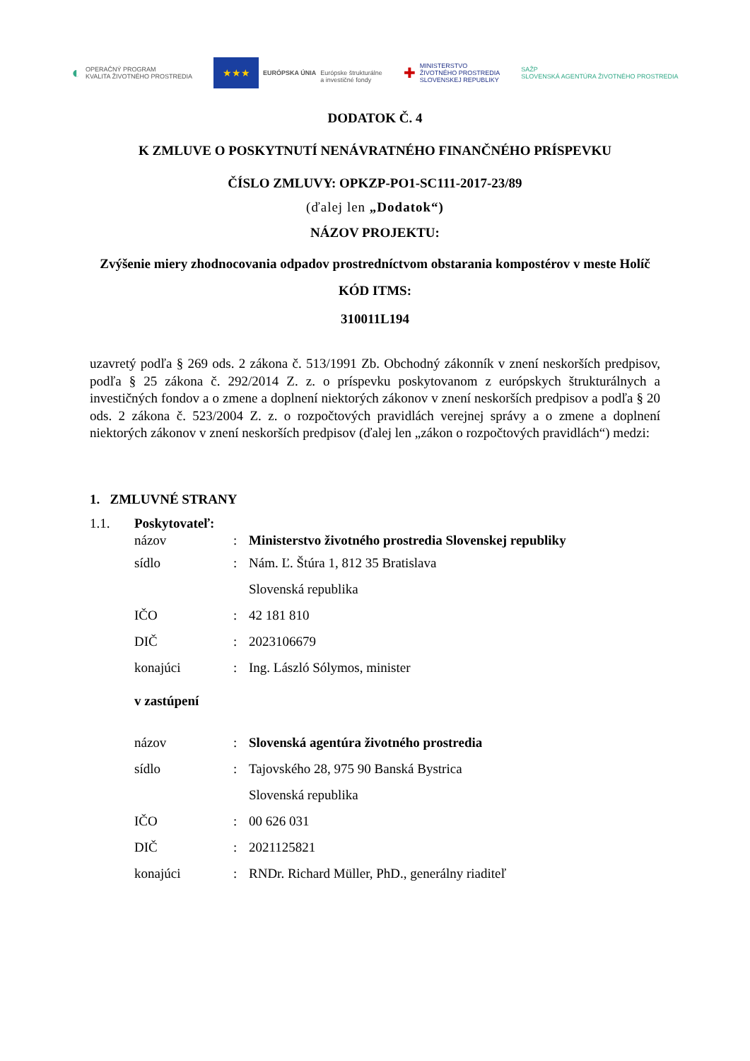◐ OPERAČNÝ PROGRAM
KVALITA ŽIVOTNÉHO PROSTREDIA
★★★ EURÓPSKA ÚNIA
Európske štrukturálne
a investičné fondy
✚ MINISTERSTVO
ŽIVOTNÉHO PROSTREDIA
SLOVENSKEJ REPUBLIKY
SAŽP
SLOVENSKÁ AGENTÚRA ŽIVOTNÉHO PROSTREDIA
DODATOK Č. 4
K ZMLUVE O POSKYTNUTÍ NENÁVRATNÉHO FINANČNÉHO PRÍSPEVKU
ČÍSLO ZMLUVY: OPKZP-PO1-SC111-2017-23/89
(ďalej len „Dodatok“)
NÁZOV PROJEKTU:
Zvýšenie miery zhodnocovania odpadov prostredníctvom obstarania kompostérov v meste Holíč
KÓD ITMS:
310011L194
uzavretý podľa § 269 ods. 2 zákona č. 513/1991 Zb. Obchodný zákonník v znení neskorších predpisov, podľa § 25 zákona č. 292/2014 Z. z. o príspevku poskytovanom z európskych štrukturálnych a investičných fondov a o zmene a doplnení niektorých zákonov v znení neskorších predpisov a podľa § 20 ods. 2 zákona č. 523/2004 Z. z. o rozpočtových pravidlách verejnej správy a o zmene a doplnení niektorých zákonov v znení neskorších predpisov (ďalej len „zákon o rozpočtových pravidlách“) medzi:
1. ZMLUVNÉ STRANY
1.1. Poskytovateľ:
názov: Ministerstvo životného prostredia Slovenskej republiky
sídlo: Nám. Ľ. Štúra 1, 812 35 Bratislava
Slovenská republika
IČO: 42 181 810
DIČ: 2023106679
konajúci: Ing. László Sólymos, minister
v zastúpení
názov: Slovenská agentúra životného prostredia
sídlo: Tajovského 28, 975 90 Banská Bystrica
Slovenská republika
IČO: 00 626 031
DIČ: 2021125821
konajúci: RNDr. Richard Müller, PhD., generálny riaditeľ